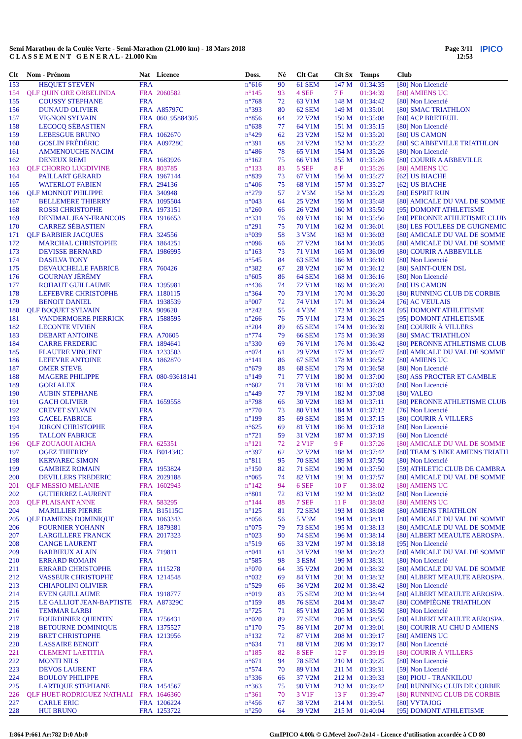Semi Marathon de la Coulée Verte - Semi-Marathon (21.000 km) - 18 Mars 2018
C L A S S E M E N T G E N E R A L - 21.000 Km
Page 3/11
12:53
IPICO
| Clt | Nom - Prénom | Nat | Licence | Doss. | Né | Clt Cat | Clt Sx | Temps | Club |
| --- | --- | --- | --- | --- | --- | --- | --- | --- | --- |
| 153 | HEQUET STEVEN | FRA | | n°616 | 90 | 61 SEM | 147 M | 01:34:35 | [80] Non Licencié |
| 154 | QLF QUIN ORE ORBELINDA | FRA | 2060582 | n°145 | 93 | 4 SEF | 7 F | 01:34:39 | [80] AMIENS UC |
| 155 | COUSSY STEPHANE | FRA | | n°768 | 72 | 63 V1M | 148 M | 01:34:42 | [80] Non Licencié |
| 156 | DUNAUD OLIVIER | FRA | A85797C | n°393 | 80 | 62 SEM | 149 M | 01:35:01 | [80] SMAC TRIATHLON |
| 157 | VIGNON SYLVAIN | FRA | 060_95884305 | n°856 | 64 | 22 V2M | 150 M | 01:35:08 | [60] ACP BRETEUIL |
| 158 | LECOCQ SÉBASTIEN | FRA | | n°638 | 77 | 64 V1M | 151 M | 01:35:15 | [80] Non Licencié |
| 159 | LEBESGUE BRUNO | FRA | 1062670 | n°429 | 62 | 23 V2M | 152 M | 01:35:20 | [80] US CAMON |
| 160 | GOSLIN FRÉDÉRIC | FRA | A09728C | n°391 | 68 | 24 V2M | 153 M | 01:35:22 | [80] SC ABBEVILLE TRIATHLON |
| 161 | AMMENOUCHE NACIM | FRA | | n°486 | 78 | 65 V1M | 154 M | 01:35:26 | [80] Non Licencié |
| 162 | DENEUX REMI | FRA | 1683926 | n°162 | 75 | 66 V1M | 155 M | 01:35:26 | [80] COURIR A ABBEVILLE |
| 163 | QLF CHORRO LUGDIVINE | FRA | 803785 | n°133 | 83 | 5 SEF | 8 F | 01:35:26 | [80] AMIENS UC |
| 164 | PAILLART GERARD | FRA | 1967144 | n°839 | 73 | 67 V1M | 156 M | 01:35:27 | [62] US BIACHE |
| 165 | WATERLOT FABIEN | FRA | 294136 | n°406 | 75 | 68 V1M | 157 M | 01:35:27 | [62] US BIACHE |
| 166 | QLF MONNOT PHILIPPE | FRA | 340948 | n°279 | 57 | 2 V3M | 158 M | 01:35:29 | [80] ESPRIT RUN |
| 167 | BELLEMERE THIERRY | FRA | 1095504 | n°043 | 64 | 25 V2M | 159 M | 01:35:48 | [80] AMICALE DU VAL DE SOMME |
| 168 | ROSSI CHRISTOPHE | FRA | 1973151 | n°260 | 66 | 26 V2M | 160 M | 01:35:50 | [95] DOMONT ATHLETISME |
| 169 | DENIMAL JEAN-FRANCOIS | FRA | 1916653 | n°331 | 76 | 69 V1M | 161 M | 01:35:56 | [80] PERONNE ATHLETISME CLUB |
| 170 | CARREZ SÉBASTIEN | FRA | | n°291 | 75 | 70 V1M | 162 M | 01:36:01 | [80] LES FOULEES DE GUIGNEMIC |
| 171 | QLF BARBIER JACQUES | FRA | 324556 | n°039 | 58 | 3 V3M | 163 M | 01:36:03 | [80] AMICALE DU VAL DE SOMME |
| 172 | MARCHAL CHRISTOPHE | FRA | 1864251 | n°096 | 66 | 27 V2M | 164 M | 01:36:05 | [80] AMICALE DU VAL DE SOMME |
| 173 | DEVISSE BERNARD | FRA | 1986995 | n°163 | 73 | 71 V1M | 165 M | 01:36:09 | [80] COURIR A ABBEVILLE |
| 174 | DASILVA TONY | FRA | | n°545 | 84 | 63 SEM | 166 M | 01:36:10 | [80] Non Licencié |
| 175 | DEVAUCHELLE FABRICE | FRA | 760426 | n°382 | 67 | 28 V2M | 167 M | 01:36:12 | [80] SAINT-OUEN DSL |
| 176 | GOURNAY JÉRÉMY | FRA | | n°605 | 86 | 64 SEM | 168 M | 01:36:16 | [80] Non Licencié |
| 177 | ROHAUT GUILLAUME | FRA | 1395981 | n°436 | 74 | 72 V1M | 169 M | 01:36:20 | [80] US CAMON |
| 178 | LEFEBVRE CHRISTOPHE | FRA | 1180115 | n°364 | 70 | 73 V1M | 170 M | 01:36:20 | [80] RUNNING CLUB DE CORBIE |
| 179 | BENOIT DANIEL | FRA | 1938539 | n°007 | 72 | 74 V1M | 171 M | 01:36:24 | [76] AC VEULAIS |
| 180 | QLF BOQUET SYLVAIN | FRA | 909620 | n°242 | 55 | 4 V3M | 172 M | 01:36:24 | [95] DOMONT ATHLETISME |
| 181 | VANDERMOERE PIERRICK | FRA | 1588595 | n°266 | 76 | 75 V1M | 173 M | 01:36:25 | [95] DOMONT ATHLETISME |
| 182 | LECONTE VIVIEN | FRA | | n°204 | 89 | 65 SEM | 174 M | 01:36:39 | [80] COURIR À VILLERS |
| 183 | DEBART ANTOINE | FRA | A70605 | n°774 | 79 | 66 SEM | 175 M | 01:36:39 | [80] SMAC TRIATHLON |
| 184 | CARRE FREDERIC | FRA | 1894641 | n°330 | 69 | 76 V1M | 176 M | 01:36:42 | [80] PERONNE ATHLETISME CLUB |
| 185 | FLAUTRE VINCENT | FRA | 1233503 | n°074 | 61 | 29 V2M | 177 M | 01:36:47 | [80] AMICALE DU VAL DE SOMME |
| 186 | LEFEVRE ANTOINE | FRA | 1862870 | n°141 | 86 | 67 SEM | 178 M | 01:36:52 | [80] AMIENS UC |
| 187 | OMER STEVE | FRA | | n°679 | 88 | 68 SEM | 179 M | 01:36:58 | [80] Non Licencié |
| 188 | MAGERE PHILIPPE | FRA | 080-93618141 | n°149 | 71 | 77 V1M | 180 M | 01:37:00 | [80] ASS PROCTER ET GAMBLE |
| 189 | GORI ALEX | FRA | | n°602 | 71 | 78 V1M | 181 M | 01:37:03 | [80] Non Licencié |
| 190 | AUBIN STEPHANE | FRA | | n°449 | 77 | 79 V1M | 182 M | 01:37:08 | [80] VALEO |
| 191 | GACH OLIVIER | FRA | 1659558 | n°798 | 66 | 30 V2M | 183 M | 01:37:11 | [80] PERONNE ATHLETISME CLUB |
| 192 | CREVET SYLVAIN | FRA | | n°770 | 73 | 80 V1M | 184 M | 01:37:12 | [76] Non Licencié |
| 193 | GACEL FABRICE | FRA | | n°199 | 85 | 69 SEM | 185 M | 01:37:15 | [80] COURIR À VILLERS |
| 194 | JORON CHRISTOPHE | FRA | | n°625 | 69 | 81 V1M | 186 M | 01:37:18 | [80] Non Licencié |
| 195 | TALLON FABRICE | FRA | | n°721 | 59 | 31 V2M | 187 M | 01:37:19 | [60] Non Licencié |
| 196 | QLF ZOUAOUI AICHA | FRA | 625351 | n°121 | 72 | 2 V1F | 9 F | 01:37:26 | [80] AMICALE DU VAL DE SOMME |
| 197 | OGEZ THIERRY | FRA | B01434C | n°397 | 62 | 32 V2M | 188 M | 01:37:42 | [80] TEAM 'S BIKE AMIENS TRIATH |
| 198 | KERVAREC SIMON | FRA | | n°811 | 95 | 70 SEM | 189 M | 01:37:50 | [80] Non Licencié |
| 199 | GAMBIEZ ROMAIN | FRA | 1953824 | n°150 | 82 | 71 SEM | 190 M | 01:37:50 | [59] ATHLETIC CLUB DE CAMBRA |
| 200 | DEVILLERS FREDERIC | FRA | 2029188 | n°065 | 74 | 82 V1M | 191 M | 01:37:57 | [80] AMICALE DU VAL DE SOMME |
| 201 | QLF MESSIO MELANIE | FRA | 1602943 | n°142 | 94 | 6 SEF | 10 F | 01:38:02 | [80] AMIENS UC |
| 202 | GUTIERREZ LAURENT | FRA | | n°801 | 72 | 83 V1M | 192 M | 01:38:02 | [80] Non Licencié |
| 203 | QLF PLAISANT ANNE | FRA | 583295 | n°144 | 88 | 7 SEF | 11 F | 01:38:03 | [80] AMIENS UC |
| 204 | MARILLIER PIERRE | FRA | B15115C | n°125 | 81 | 72 SEM | 193 M | 01:38:08 | [80] AMIENS TRIATHLON |
| 205 | QLF DAMIENS DOMINIQUE | FRA | 1063343 | n°056 | 56 | 5 V3M | 194 M | 01:38:11 | [80] AMICALE DU VAL DE SOMME |
| 206 | FOURNIER YOHANN | FRA | 1879381 | n°075 | 79 | 73 SEM | 195 M | 01:38:13 | [80] AMICALE DU VAL DE SOMME |
| 207 | LARGILLERE FRANCK | FRA | 2017323 | n°023 | 90 | 74 SEM | 196 M | 01:38:14 | [80] ALBERT MEAULTE AEROSPA. |
| 208 | CANGE LAURENT | FRA | | n°519 | 66 | 33 V2M | 197 M | 01:38:18 | [95] Non Licencié |
| 209 | BARBIEUX ALAIN | FRA | 719811 | n°041 | 61 | 34 V2M | 198 M | 01:38:23 | [80] AMICALE DU VAL DE SOMME |
| 210 | ERRARD ROMAIN | FRA | | n°585 | 98 | 3 ESM | 199 M | 01:38:31 | [80] Non Licencié |
| 211 | ERRARD CHRISTOPHE | FRA | 1115278 | n°070 | 64 | 35 V2M | 200 M | 01:38:32 | [80] AMICALE DU VAL DE SOMME |
| 212 | VASSEUR CHRISTOPHE | FRA | 1214548 | n°032 | 69 | 84 V1M | 201 M | 01:38:32 | [80] ALBERT MEAULTE AEROSPA. |
| 213 | CHIAPOLINI OLIVIER | FRA | | n°529 | 66 | 36 V2M | 202 M | 01:38:42 | [80] Non Licencié |
| 214 | EVEN GUILLAUME | FRA | 1918777 | n°019 | 83 | 75 SEM | 203 M | 01:38:44 | [80] ALBERT MEAULTE AEROSPA. |
| 215 | LE GALLIOT JEAN-BAPTISTE | FRA | A87329C | n°159 | 88 | 76 SEM | 204 M | 01:38:47 | [80] COMPIÈGNE TRIATHLON |
| 216 | TEMMAR LARBI | FRA | | n°725 | 71 | 85 V1M | 205 M | 01:38:50 | [80] Non Licencié |
| 217 | FOURDINIER QUENTIN | FRA | 1756431 | n°020 | 89 | 77 SEM | 206 M | 01:38:55 | [80] ALBERT MEAULTE AEROSPA. |
| 218 | BETOURNE DOMINIQUE | FRA | 1375527 | n°170 | 75 | 86 V1M | 207 M | 01:39:01 | [80] COURIR AU CHU D AMIENS |
| 219 | BRET CHRISTOPHE | FRA | 1213956 | n°132 | 72 | 87 V1M | 208 M | 01:39:17 | [80] AMIENS UC |
| 220 | LASSAIRE BENOIT | FRA | | n°634 | 71 | 88 V1M | 209 M | 01:39:17 | [80] Non Licencié |
| 221 | CLEMENT LAETITIA | FRA | | n°185 | 82 | 8 SEF | 12 F | 01:39:19 | [80] COURIR À VILLERS |
| 222 | MONTI NILS | FRA | | n°671 | 94 | 78 SEM | 210 M | 01:39:25 | [80] Non Licencié |
| 223 | DEVOS LAURENT | FRA | | n°574 | 70 | 89 V1M | 211 M | 01:39:31 | [59] Non Licencié |
| 224 | BOULOY PHILIPPE | FRA | | n°336 | 66 | 37 V2M | 212 M | 01:39:33 | [80] PIOU - TRANKILOU |
| 225 | LARTIQUE STEPHANE | FRA | 1454567 | n°363 | 75 | 90 V1M | 213 M | 01:39:42 | [80] RUNNING CLUB DE CORBIE |
| 226 | QLF HUET-RODRIGUEZ NATHALI | FRA | 1646360 | n°361 | 70 | 3 V1F | 13 F | 01:39:47 | [80] RUNNING CLUB DE CORBIE |
| 227 | CARLE ERIC | FRA | 1206224 | n°456 | 67 | 38 V2M | 214 M | 01:39:51 | [80] VYTAJOG |
| 228 | HUI BRUNO | FRA | 1253722 | n°250 | 64 | 39 V2M | 215 M | 01:40:04 | [95] DOMONT ATHLETISME |
I:864 P:661 Ar:782 D:0 Ab:0
GmIPICO 4.00k © G.Mevel 2oo7-2o14 - Licence d'utilisation accordée à CD 80